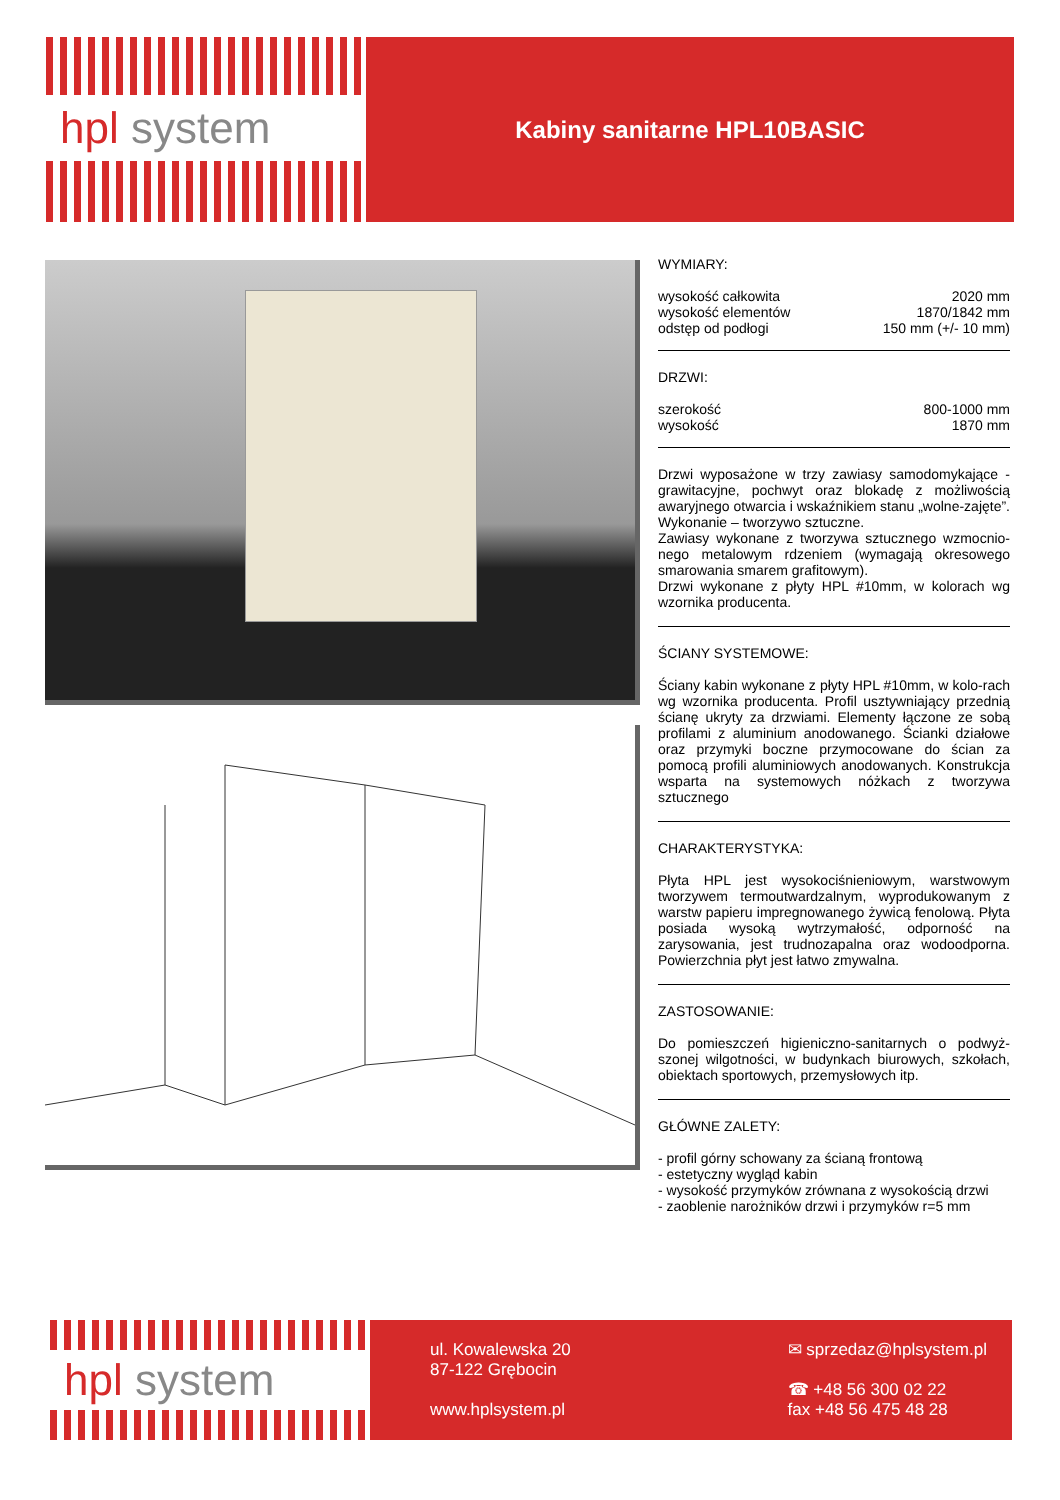hpl system
Kabiny sanitarne HPL10BASIC
WYMIARY:
wysokość całkowita 2020 mm
wysokość elementów 1870/1842 mm
odstęp od podłogi 150 mm (+/- 10 mm)
DRZWI:
szerokość 800-1000 mm
wysokość 1870 mm
Drzwi wyposażone w trzy zawiasy samodomykające - grawitacyjne, pochwyt oraz blokadę z możliwością awaryjnego otwarcia i wskaźnikiem stanu „wolne-zajęte”. Wykonanie – tworzywo sztuczne.
Zawiasy wykonane z tworzywa sztucznego wzmocnio-nego metalowym rdzeniem (wymagają okresowego smarowania smarem grafitowym).
Drzwi wykonane z płyty HPL #10mm, w kolorach wg wzornika producenta.
ŚCIANY SYSTEMOWE:
Ściany kabin wykonane z płyty HPL #10mm, w kolo-rach wg wzornika producenta. Profil usztywniający przednią ścianę ukryty za drzwiami. Elementy łączone ze sobą profilami z aluminium anodowanego. Ścianki działowe oraz przymyki boczne przymocowane do ścian za pomocą profili aluminiowych anodowanych. Konstrukcja wsparta na systemowych nóżkach z tworzywa sztucznego
CHARAKTERYSTYKA:
Płyta HPL jest wysokociśnieniowym, warstwowym tworzywem termoutwardzalnym, wyprodukowanym z warstw papieru impregnowanego żywicą fenolową. Płyta posiada wysoką wytrzymałość, odporność na zarysowania, jest trudnozapalna oraz wodoodporna. Powierzchnia płyt jest łatwo zmywalna.
ZASTOSOWANIE:
Do pomieszczeń higieniczno-sanitarnych o podwyż-szonej wilgotności, w budynkach biurowych, szkołach, obiektach sportowych, przemysłowych itp.
GŁÓWNE ZALETY:
- profil górny schowany za ścianą frontową
- estetyczny wygląd kabin
- wysokość przymyków zrównana z wysokością drzwi
- zaoblenie narożników drzwi i przymyków r=5 mm
hpl system
ul. Kowalewska 20
87-122 Grębocin
www.hplsystem.pl
✉ sprzedaz@hplsystem.pl
☎ +48 56 300 02 22
fax +48 56 475 48 28